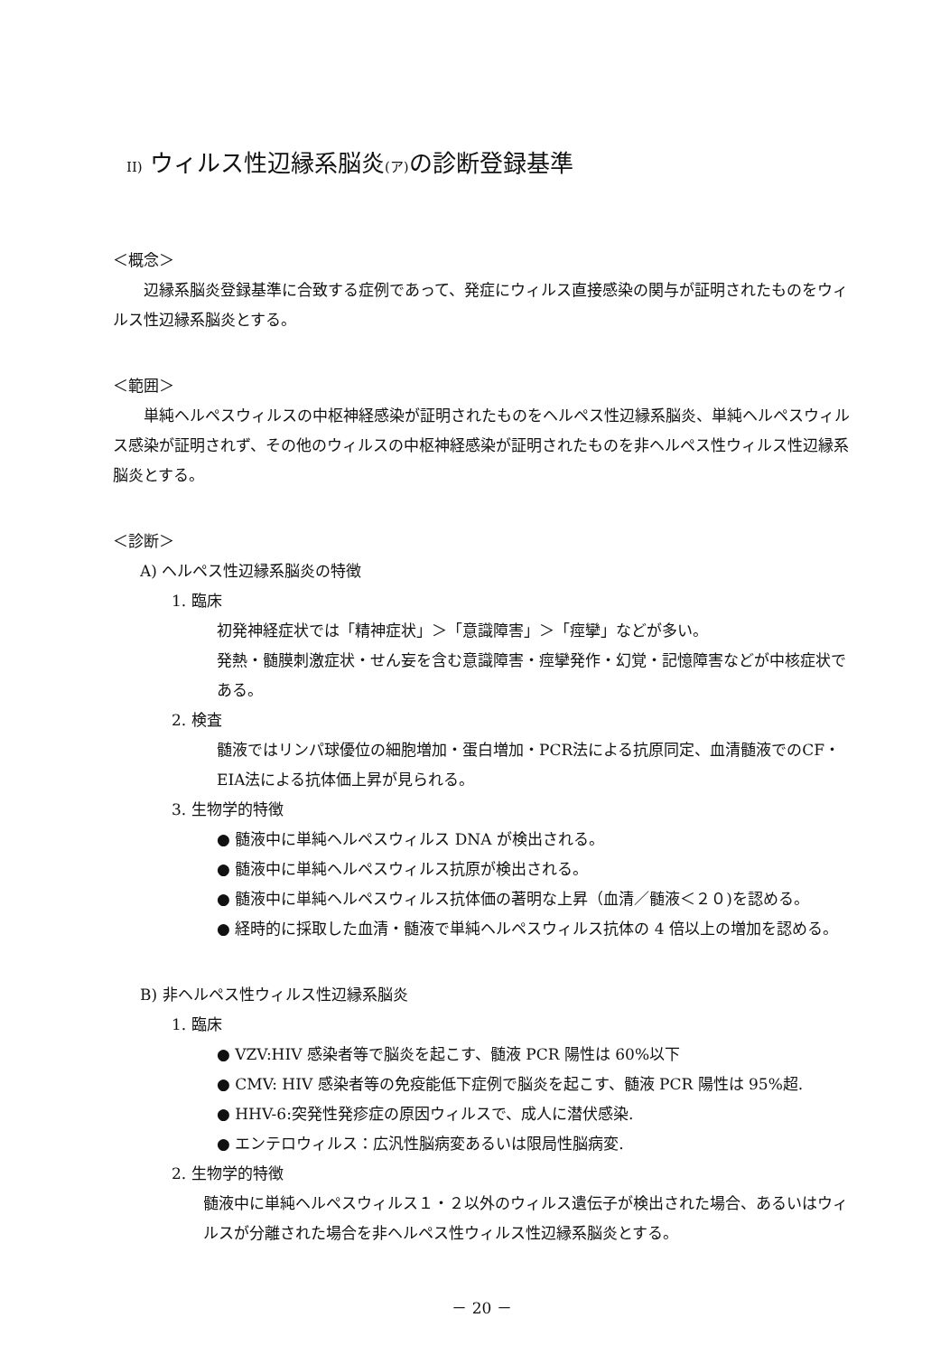II) ウィルス性辺縁系脳炎(ア) の診断登録基準
＜概念＞
辺縁系脳炎登録基準に合致する症例であって、発症にウィルス直接感染の関与が証明されたものをウィルス性辺縁系脳炎とする。
＜範囲＞
単純ヘルペスウィルスの中枢神経感染が証明されたものをヘルペス性辺縁系脳炎、単純ヘルペスウィルス感染が証明されず、その他のウィルスの中枢神経感染が証明されたものを非ヘルペス性ウィルス性辺縁系脳炎とする。
＜診断＞
A) ヘルペス性辺縁系脳炎の特徴
1. 臨床
初発神経症状では「精神症状」＞「意識障害」＞「痙攣」などが多い。
発熱・髄膜刺激症状・せん妄を含む意識障害・痙攣発作・幻覚・記憶障害などが中核症状である。
2. 検査
髄液ではリンパ球優位の細胞増加・蛋白増加・PCR法による抗原同定、血清髄液でのCF・EIA法による抗体価上昇が見られる。
3. 生物学的特徴
● 髄液中に単純ヘルペスウィルス DNA が検出される。
● 髄液中に単純ヘルペスウィルス抗原が検出される。
● 髄液中に単純ヘルペスウィルス抗体価の著明な上昇（血清／髄液＜２０)を認める。
● 経時的に採取した血清・髄液で単純ヘルペスウィルス抗体の 4 倍以上の増加を認める。
B) 非ヘルペス性ウィルス性辺縁系脳炎
1. 臨床
● VZV:HIV 感染者等で脳炎を起こす、髄液 PCR 陽性は 60%以下
● CMV: HIV 感染者等の免疫能低下症例で脳炎を起こす、髄液 PCR 陽性は 95%超.
● HHV-6:突発性発疹症の原因ウィルスで、成人に潜伏感染.
● エンテロウィルス：広汎性脳病変あるいは限局性脳病変.
2. 生物学的特徴
髄液中に単純ヘルペスウィルス１・２以外のウィルス遺伝子が検出された場合、あるいはウィルスが分離された場合を非ヘルペス性ウィルス性辺縁系脳炎とする。
－ 20 －